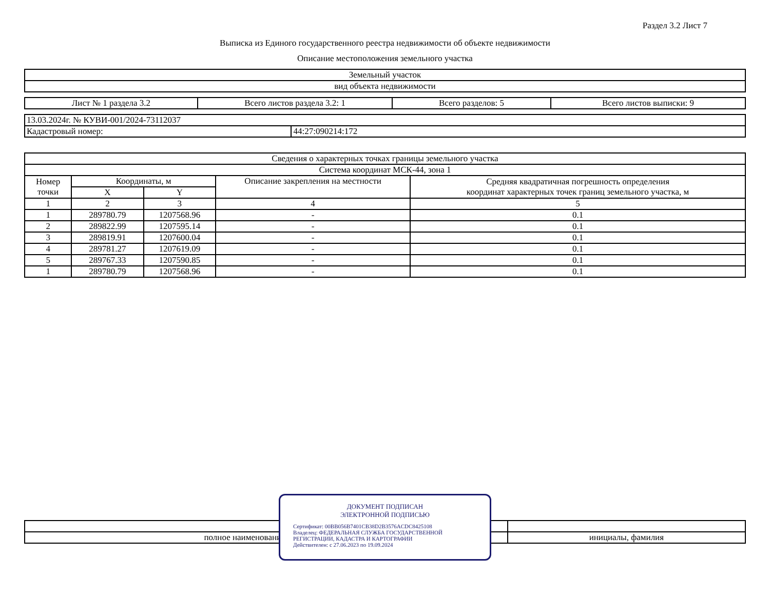Раздел 3.2 Лист 7
Выписка из Единого государственного реестра недвижимости об объекте недвижимости
Описание местоположения земельного участка
| Земельный участок |
| вид объекта недвижимости |
| Лист № 1 раздела 3.2 | Всего листов раздела 3.2: 1 | Всего разделов: 5 | Всего листов выписки: 9 |
| 13.03.2024г. № КУВИ-001/2024-73112037 | |
| Кадастровый номер: | 44:27:090214:172 |
| Сведения о характерных точках границы земельного участка | | | | |
| --- | --- | --- | --- | --- |
| Система координат МСК-44, зона 1 | | | | |
| Номер точки | Координаты, м | | Описание закрепления на местности | Средняя квадратичная погрешность определения координат характерных точек границ земельного участка, м |
| | X | Y | | |
| 1 | 2 | 3 | 4 | 5 |
| 1 | 289780.79 | 1207568.96 | - | 0.1 |
| 2 | 289822.99 | 1207595.14 | - | 0.1 |
| 3 | 289819.91 | 1207600.04 | - | 0.1 |
| 4 | 289781.27 | 1207619.09 | - | 0.1 |
| 5 | 289767.33 | 1207590.85 | - | 0.1 |
| 1 | 289780.79 | 1207568.96 | - | 0.1 |
| полное наименование должности | инициалы, фамилия |
ДОКУМЕНТ ПОДПИСАН
ЭЛЕКТРОННОЙ ПОДПИСЬЮ
Сертификат: 00BB056B7401CB38D2B3576ACDC8425108
Владелец: ФЕДЕРАЛЬНАЯ СЛУЖБА ГОСУДАРСТВЕННОЙ РЕГИСТРАЦИИ, КАДАСТРА И КАРТОГРАФИИ
Действителен: с 27.06.2023 по 19.09.2024